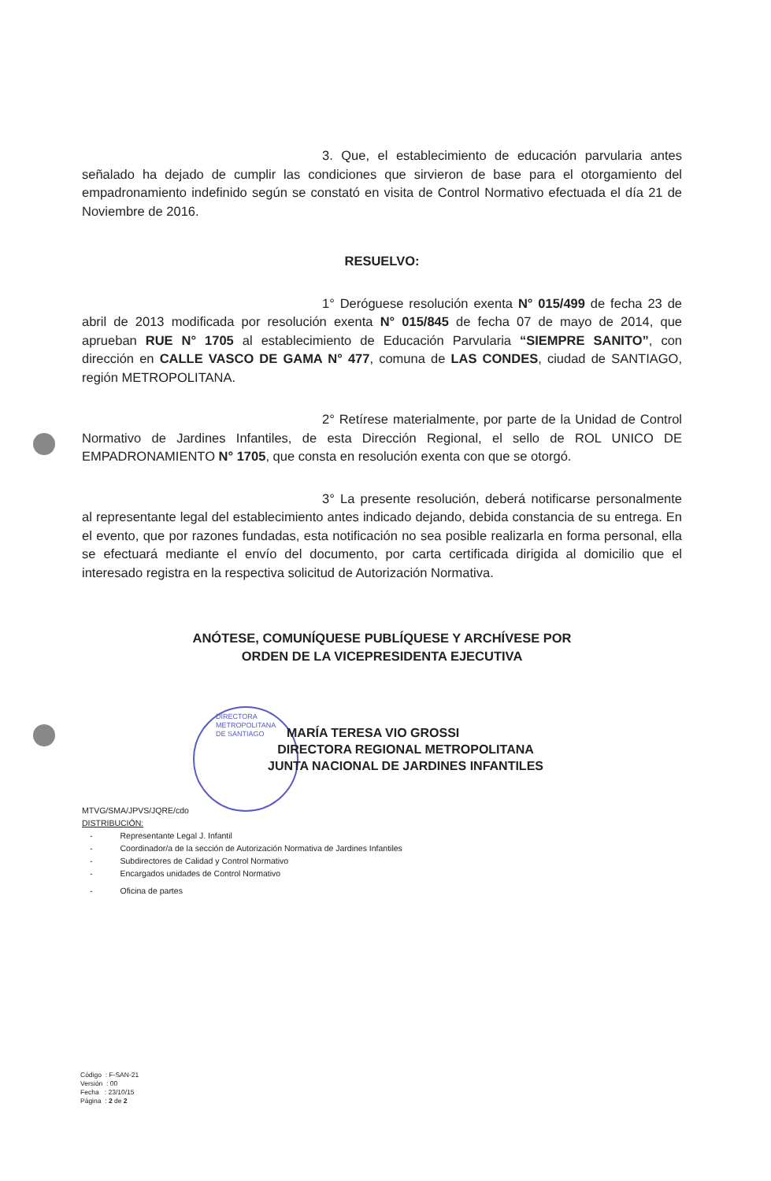3. Que, el establecimiento de educación parvularia antes señalado ha dejado de cumplir las condiciones que sirvieron de base para el otorgamiento del empadronamiento indefinido según se constató en visita de Control Normativo efectuada el día 21 de Noviembre de 2016.
RESUELVO:
1° Deróguese resolución exenta N° 015/499 de fecha 23 de abril de 2013 modificada por resolución exenta N° 015/845 de fecha 07 de mayo de 2014, que aprueban RUE N° 1705 al establecimiento de Educación Parvularia “SIEMPRE SANITO”, con dirección en CALLE VASCO DE GAMA N° 477, comuna de LAS CONDES, ciudad de SANTIAGO, región METROPOLITANA.
2° Retírese materialmente, por parte de la Unidad de Control Normativo de Jardines Infantiles, de esta Dirección Regional, el sello de ROL UNICO DE EMPADRONAMIENTO N° 1705, que consta en resolución exenta con que se otorgó.
3° La presente resolución, deberá notificarse personalmente al representante legal del establecimiento antes indicado dejando, debida constancia de su entrega. En el evento, que por razones fundadas, esta notificación no sea posible realizarla en forma personal, ella se efectuará mediante el envío del documento, por carta certificada dirigida al domicilio que el interesado registra en la respectiva solicitud de Autorización Normativa.
ANÓTESE, COMUNÍQUESE PUBLÍQUESE Y ARCHÍVESE POR
ORDEN DE LA VICEPRESIDENTA EJECUTIVA
DIRECTORA
METROPOLITANA
DE SANTIAGO
MARÍA TERESA VIO GROSSI
DIRECTORA REGIONAL METROPOLITANA
JUNTA NACIONAL DE JARDINES INFANTILES
MTVG/SMA/JPVS/JQRE/cdo
DISTRIBUCIÓN:
- Representante Legal J. Infantil
- Coordinador/a de la sección de Autorización Normativa de Jardines Infantiles
- Subdirectores de Calidad y Control Normativo
- Encargados unidades de Control Normativo
- Oficina de partes
Código : F-SAN-21
Versión : 00
Fecha : 23/10/15
Página : 2 de 2